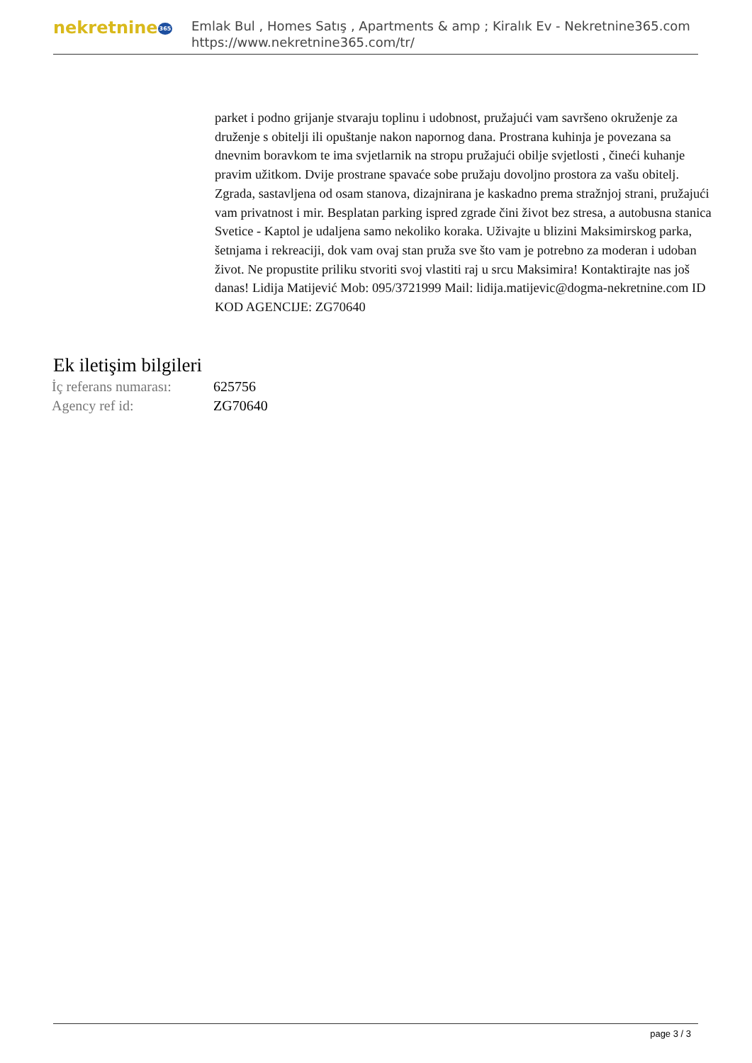nekretnine365
Emlak Bul , Homes Satış , Apartments & amp ; Kiralık Ev - Nekretnine365.com
https://www.nekretnine365.com/tr/
parket i podno grijanje stvaraju toplinu i udobnost, pružajući vam savršeno okruženje za druženje s obitelji ili opuštanje nakon napornog dana. Prostrana kuhinja je povezana sa dnevnim boravkom te ima svjetlarnik na stropu pružajući obilje svjetlosti , čineći kuhanje pravim užitkom. Dvije prostrane spavaće sobe pružaju dovoljno prostora za vašu obitelj. Zgrada, sastavljena od osam stanova, dizajnirana je kaskadno prema stražnjoj strani, pružajući vam privatnost i mir. Besplatan parking ispred zgrade čini život bez stresa, a autobusna stanica Svetice - Kaptol je udaljena samo nekoliko koraka. Uživajte u blizini Maksimirskog parka, šetnjama i rekreaciji, dok vam ovaj stan pruža sve što vam je potrebno za moderan i udoban život. Ne propustite priliku stvoriti svoj vlastiti raj u srcu Maksimira! Kontaktirajte nas još danas! Lidija Matijević Mob: 095/3721999 Mail: lidija.matijevic@dogma-nekretnine.com ID KOD AGENCIJE: ZG70640
Ek iletişim bilgileri
| İç referans numarası: | 625756 |
| Agency ref id: | ZG70640 |
page 3 / 3